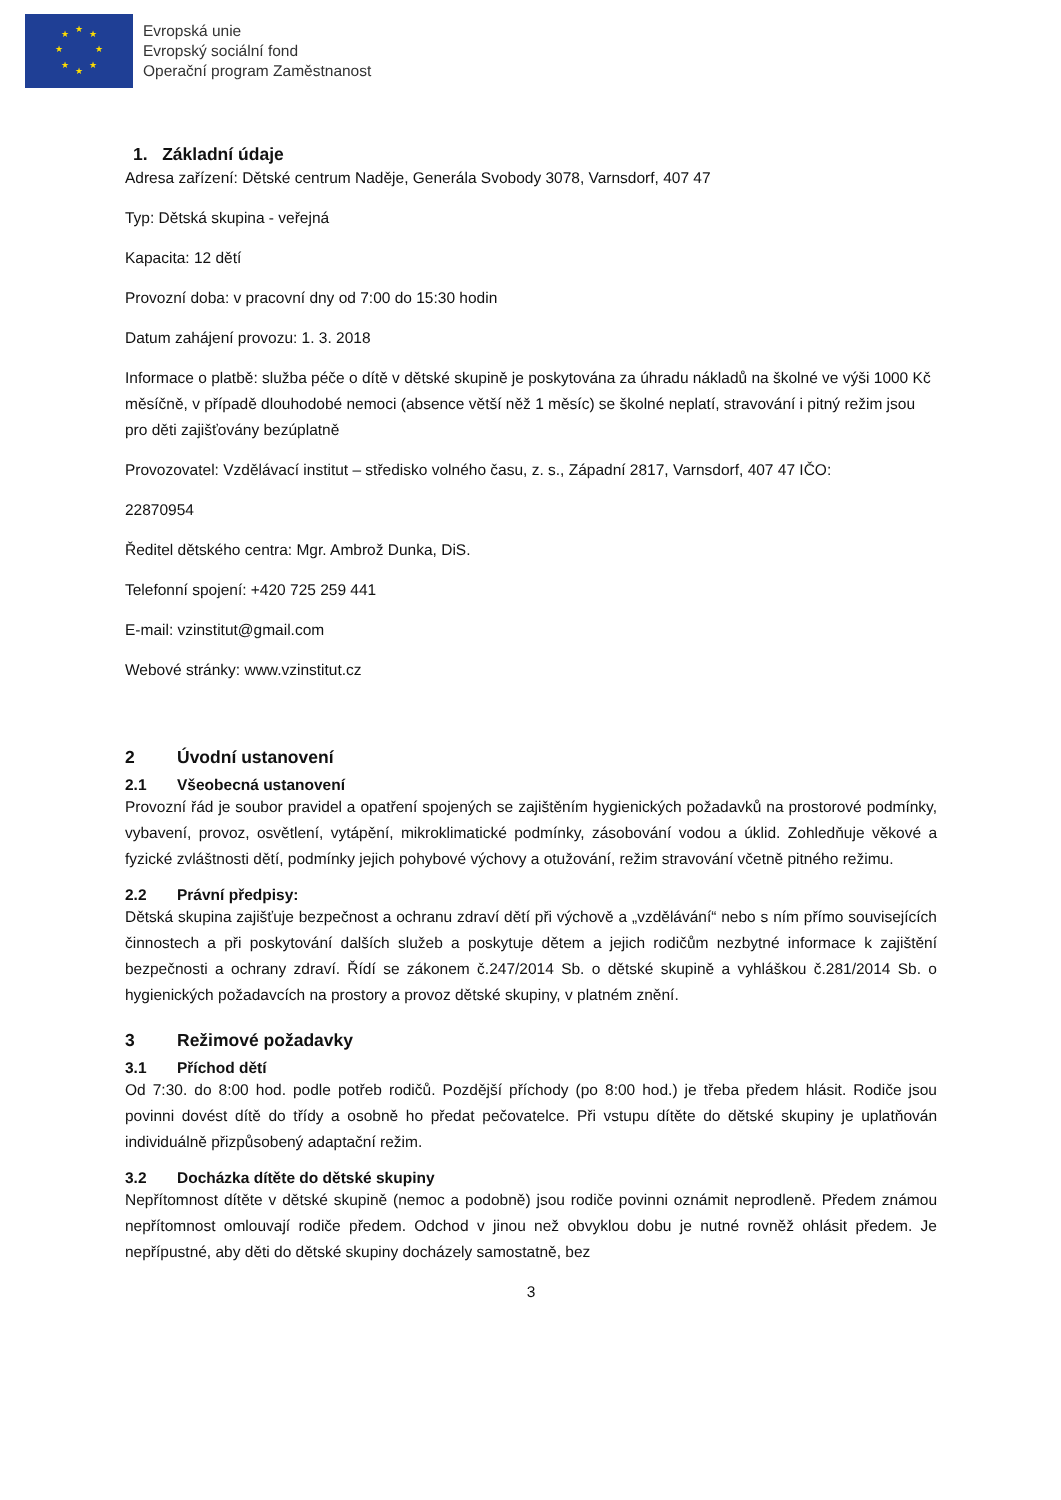★ ★ ★
★ ★
★ ★
★
Evropská unie
Evropský sociální fond
Operační program Zaměstnanost
1. Základní údaje
Adresa zařízení: Dětské centrum Naděje, Generála Svobody 3078, Varnsdorf, 407 47
Typ: Dětská skupina - veřejná
Kapacita: 12 dětí
Provozní doba: v pracovní dny od 7:00 do 15:30 hodin
Datum zahájení provozu: 1. 3. 2018
Informace o platbě: služba péče o dítě v dětské skupině je poskytována za úhradu nákladů na školné ve výši 1000 Kč měsíčně, v případě dlouhodobé nemoci (absence větší něž 1 měsíc) se školné neplatí, stravování i pitný režim jsou pro děti zajišťovány bezúplatně
Provozovatel: Vzdělávací institut – středisko volného času, z. s., Západní 2817, Varnsdorf, 407 47 IČO:
22870954
Ředitel dětského centra: Mgr. Ambrož Dunka, DiS.
Telefonní spojení: +420 725 259 441
E-mail: vzinstitut@gmail.com
Webové stránky: www.vzinstitut.cz
2 Úvodní ustanovení
2.1 Všeobecná ustanovení
Provozní řád je soubor pravidel a opatření spojených se zajištěním hygienických požadavků na prostorové podmínky, vybavení, provoz, osvětlení, vytápění, mikroklimatické podmínky, zásobování vodou a úklid. Zohledňuje věkové a fyzické zvláštnosti dětí, podmínky jejich pohybové výchovy a otužování, režim stravování včetně pitného režimu.
2.2 Právní předpisy:
Dětská skupina zajišťuje bezpečnost a ochranu zdraví dětí při výchově a „vzdělávání“ nebo s ním přímo souvisejících činnostech a při poskytování dalších služeb a poskytuje dětem a jejich rodičům nezbytné informace k zajištění bezpečnosti a ochrany zdraví. Řídí se zákonem č.247/2014 Sb. o dětské skupině a vyhláškou č.281/2014 Sb. o hygienických požadavcích na prostory a provoz dětské skupiny, v platném znění.
3 Režimové požadavky
3.1 Příchod dětí
Od 7:30. do 8:00 hod. podle potřeb rodičů. Pozdější příchody (po 8:00 hod.) je třeba předem hlásit. Rodiče jsou povinni dovést dítě do třídy a osobně ho předat pečovatelce. Při vstupu dítěte do dětské skupiny je uplatňován individuálně přizpůsobený adaptační režim.
3.2 Docházka dítěte do dětské skupiny
Nepřítomnost dítěte v dětské skupině (nemoc a podobně) jsou rodiče povinni oznámit neprodleně. Předem známou nepřítomnost omlouvají rodiče předem. Odchod v jinou než obvyklou dobu je nutné rovněž ohlásit předem. Je nepřípustné, aby děti do dětské skupiny docházely samostatně, bez
3